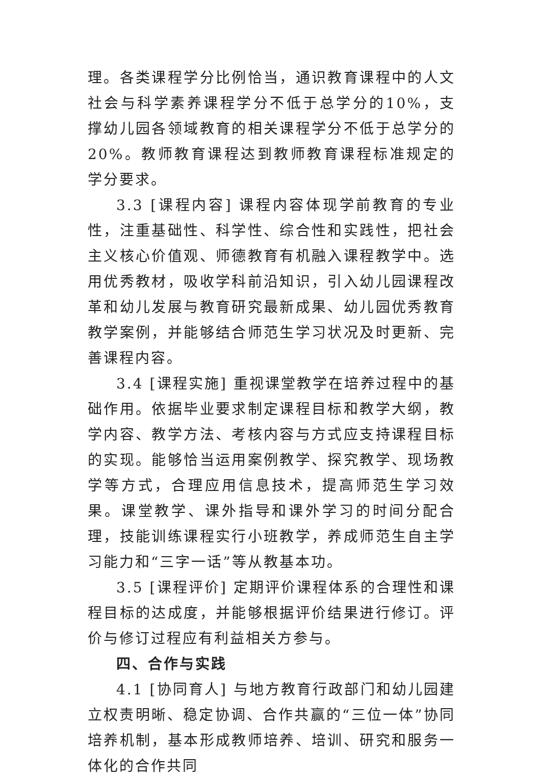理。各类课程学分比例恰当，通识教育课程中的人文社会与科学素养课程学分不低于总学分的10%，支撑幼儿园各领域教育的相关课程学分不低于总学分的20%。教师教育课程达到教师教育课程标准规定的学分要求。
3.3 [课程内容] 课程内容体现学前教育的专业性，注重基础性、科学性、综合性和实践性，把社会主义核心价值观、师德教育有机融入课程教学中。选用优秀教材，吸收学科前沿知识，引入幼儿园课程改革和幼儿发展与教育研究最新成果、幼儿园优秀教育教学案例，并能够结合师范生学习状况及时更新、完善课程内容。
3.4 [课程实施] 重视课堂教学在培养过程中的基础作用。依据毕业要求制定课程目标和教学大纲，教学内容、教学方法、考核内容与方式应支持课程目标的实现。能够恰当运用案例教学、探究教学、现场教学等方式，合理应用信息技术，提高师范生学习效果。课堂教学、课外指导和课外学习的时间分配合理，技能训练课程实行小班教学，养成师范生自主学习能力和“三字一话”等从教基本功。
3.5 [课程评价] 定期评价课程体系的合理性和课程目标的达成度，并能够根据评价结果进行修订。评价与修订过程应有利益相关方参与。
四、合作与实践
4.1 [协同育人] 与地方教育行政部门和幼儿园建立权责明晰、稳定协调、合作共赢的“三位一体”协同培养机制，基本形成教师培养、培训、研究和服务一体化的合作共同